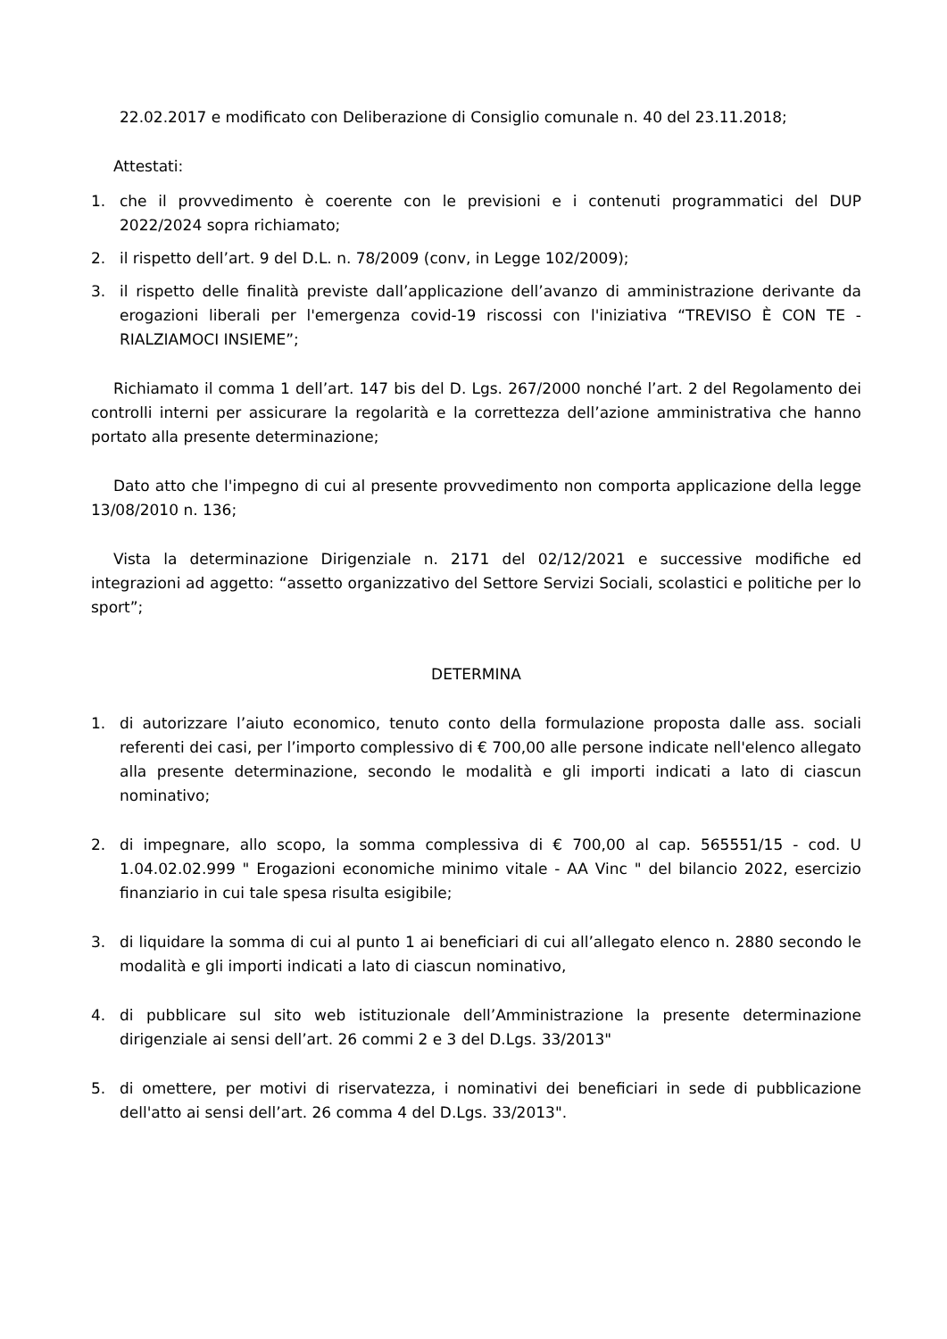22.02.2017 e modificato con Deliberazione di Consiglio comunale n. 40 del 23.11.2018;
Attestati:
1. che il provvedimento è coerente con le previsioni e i contenuti programmatici del DUP 2022/2024 sopra richiamato;
2. il rispetto dell’art. 9 del D.L. n. 78/2009 (conv, in Legge 102/2009);
3. il rispetto delle finalità previste dall’applicazione dell’avanzo di amministrazione derivante da erogazioni liberali per l'emergenza covid-19 riscossi con l'iniziativa “TREVISO È CON TE - RIALZIAMOCI INSIEME”;
Richiamato il comma 1 dell’art. 147 bis del D. Lgs. 267/2000 nonché l’art. 2 del Regolamento dei controlli interni per assicurare la regolarità e la correttezza dell’azione amministrativa che hanno portato alla presente determinazione;
Dato atto che l'impegno di cui al presente provvedimento non comporta applicazione della legge 13/08/2010 n. 136;
Vista la determinazione Dirigenziale n. 2171 del 02/12/2021 e successive modifiche ed integrazioni ad aggetto: “assetto organizzativo del Settore Servizi Sociali, scolastici e politiche per lo sport”;
DETERMINA
1. di autorizzare l’aiuto economico, tenuto conto della formulazione proposta dalle ass. sociali referenti dei casi, per l’importo complessivo di € 700,00 alle persone indicate nell'elenco allegato alla presente determinazione, secondo le modalità e gli importi indicati a lato di ciascun nominativo;
2. di impegnare, allo scopo, la somma complessiva di € 700,00 al cap. 565551/15 - cod. U 1.04.02.02.999 " Erogazioni economiche minimo vitale - AA Vinc " del bilancio 2022, esercizio finanziario in cui tale spesa risulta esigibile;
3. di liquidare la somma di cui al punto 1 ai beneficiari di cui all’allegato elenco n. 2880 secondo le modalità e gli importi indicati a lato di ciascun nominativo,
4. di pubblicare sul sito web istituzionale dell’Amministrazione la presente determinazione dirigenziale ai sensi dell’art. 26 commi 2 e 3 del D.Lgs. 33/2013"
5. di omettere, per motivi di riservatezza, i nominativi dei beneficiari in sede di pubblicazione dell'atto ai sensi dell’art. 26 comma 4 del D.Lgs. 33/2013".